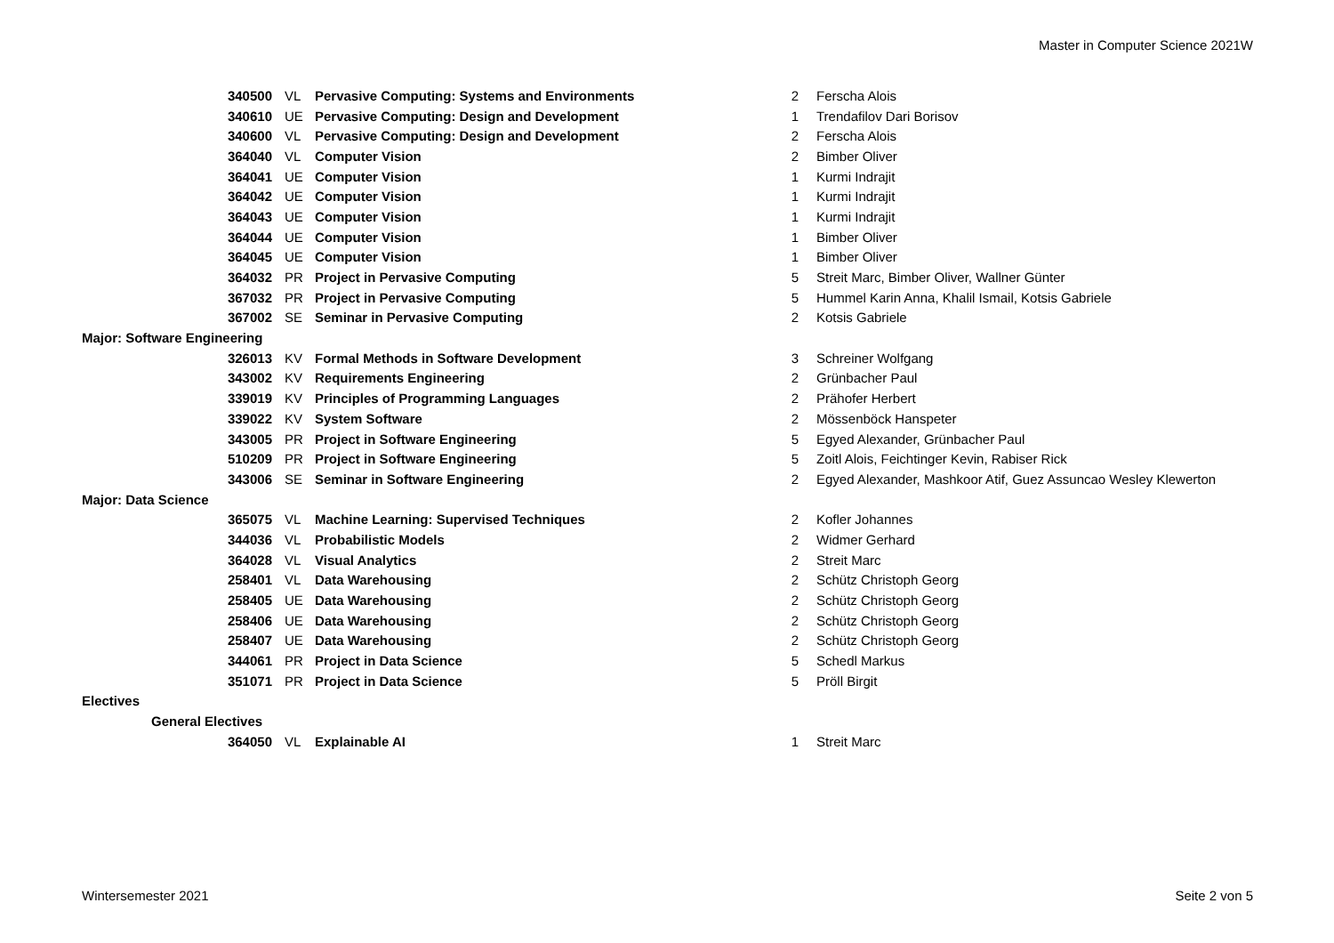Master in Computer Science 2021W
| 340500 | VL | Pervasive Computing: Systems and Environments | 2 | Ferscha Alois |
| 340610 | UE | Pervasive Computing: Design and Development | 1 | Trendafilov Dari Borisov |
| 340600 | VL | Pervasive Computing: Design and Development | 2 | Ferscha Alois |
| 364040 | VL | Computer Vision | 2 | Bimber Oliver |
| 364041 | UE | Computer Vision | 1 | Kurmi Indrajit |
| 364042 | UE | Computer Vision | 1 | Kurmi Indrajit |
| 364043 | UE | Computer Vision | 1 | Kurmi Indrajit |
| 364044 | UE | Computer Vision | 1 | Bimber Oliver |
| 364045 | UE | Computer Vision | 1 | Bimber Oliver |
| 364032 | PR | Project in Pervasive Computing | 5 | Streit Marc, Bimber Oliver, Wallner Günter |
| 367032 | PR | Project in Pervasive Computing | 5 | Hummel Karin Anna, Khalil Ismail, Kotsis Gabriele |
| 367002 | SE | Seminar in Pervasive Computing | 2 | Kotsis Gabriele |
| Major: Software Engineering | | | | |
| 326013 | KV | Formal Methods in Software Development | 3 | Schreiner Wolfgang |
| 343002 | KV | Requirements Engineering | 2 | Grünbacher Paul |
| 339019 | KV | Principles of Programming Languages | 2 | Prähofer Herbert |
| 339022 | KV | System Software | 2 | Mössenböck Hanspeter |
| 343005 | PR | Project in Software Engineering | 5 | Egyed Alexander, Grünbacher Paul |
| 510209 | PR | Project in Software Engineering | 5 | Zoitl Alois, Feichtinger Kevin, Rabiser Rick |
| 343006 | SE | Seminar in Software Engineering | 2 | Egyed Alexander, Mashkoor Atif, Guez Assuncao Wesley Klewerton |
| Major: Data Science | | | | |
| 365075 | VL | Machine Learning: Supervised Techniques | 2 | Kofler Johannes |
| 344036 | VL | Probabilistic Models | 2 | Widmer Gerhard |
| 364028 | VL | Visual Analytics | 2 | Streit Marc |
| 258401 | VL | Data Warehousing | 2 | Schütz Christoph Georg |
| 258405 | UE | Data Warehousing | 2 | Schütz Christoph Georg |
| 258406 | UE | Data Warehousing | 2 | Schütz Christoph Georg |
| 258407 | UE | Data Warehousing | 2 | Schütz Christoph Georg |
| 344061 | PR | Project in Data Science | 5 | Schedl Markus |
| 351071 | PR | Project in Data Science | 5 | Pröll Birgit |
| Electives | | | | |
| General Electives | | | | |
| 364050 | VL | Explainable AI | 1 | Streit Marc |
Wintersemester 2021 Seite 2 von 5